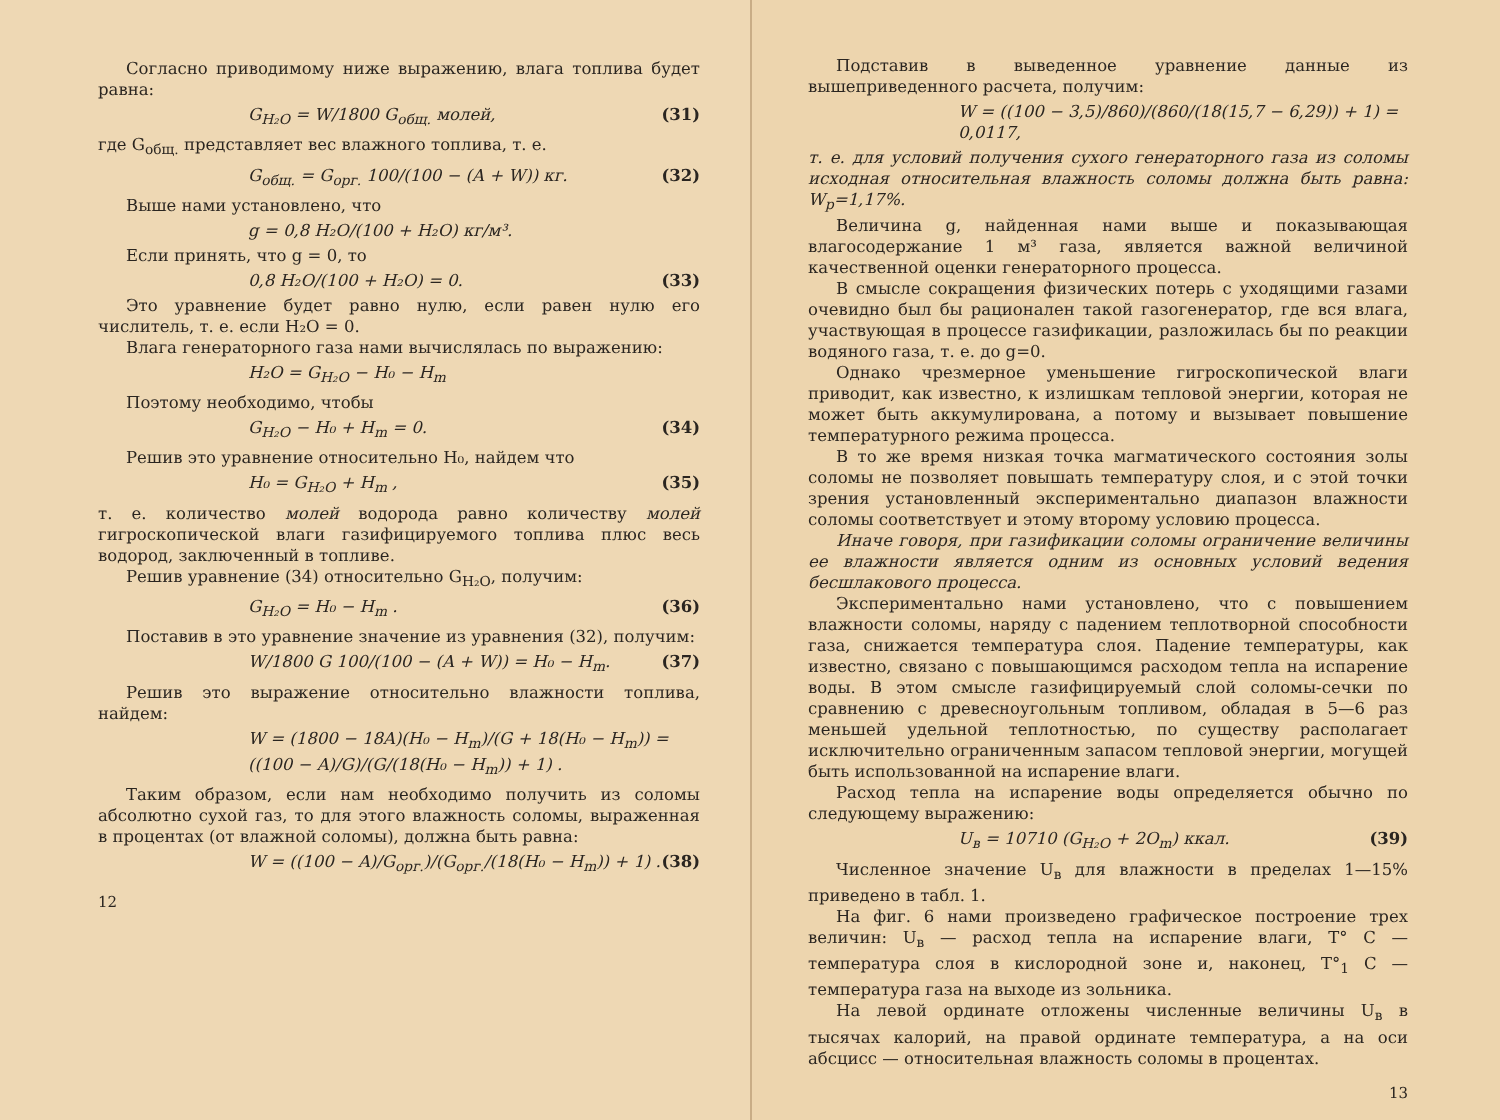Согласно приводимому ниже выражению, влага топлива будет равна:
G<sub>H₂O</sub> = W/1800 G<sub>общ.</sub> молей, (31)
где G<sub>общ.</sub> представляет вес влажного топлива, т. е.
G<sub>общ.</sub> = G<sub>орг.</sub> 100/(100 − (A + W)) кг. (32)
Выше нами установлено, что
g = 0,8 H₂O/(100 + H₂O) кг/м³.
Если принять, что g = 0, то
0,8 H₂O/(100 + H₂O) = 0. (33)
Это уравнение будет равно нулю, если равен нулю его числитель, т. е. если H₂O = 0.
Влага генераторного газа нами вычислялась по выражению:
H₂O = G<sub>H₂O</sub> − H₀ − H<sub>m</sub>
Поэтому необходимо, чтобы
G<sub>H₂O</sub> − H₀ + H<sub>m</sub> = 0. (34)
Решив это уравнение относительно H₀, найдем что
H₀ = G<sub>H₂O</sub> + H<sub>m</sub> , (35)
т. е. количество молей водорода равно количеству молей гигроскопической влаги газифицируемого топлива плюс весь водород, заключенный в топливе.
Решив уравнение (34) относительно G<sub>H₂O</sub>, получим:
G<sub>H₂O</sub> = H₀ − H<sub>m</sub> . (36)
Поставив в это уравнение значение из уравнения (32), получим:
W/1800 G 100/(100 − (A + W)) = H₀ − H<sub>m</sub>. (37)
Решив это выражение относительно влажности топлива, найдем:
W = (1800 − 18A)(H₀ − H<sub>m</sub>)/(G + 18(H₀ − H<sub>m</sub>)) = ((100 − A)/G)/(G/(18(H₀ − H<sub>m</sub>)) + 1) .
Таким образом, если нам необходимо получить из соломы абсолютно сухой газ, то для этого влажность соломы, выраженная в процентах (от влажной соломы), должна быть равна:
W = ((100 − A)/G<sub>орг.</sub>)/(G<sub>орг.</sub>/(18(H₀ − H<sub>m</sub>)) + 1) . (38)
12
Подставив в выведенное уравнение данные из вышеприведенного расчета, получим:
W = ((100 − 3,5)/860)/(860/(18(15,7 − 6,29)) + 1) = 0,0117,
т. е. для условий получения сухого генераторного газа из соломы исходная относительная влажность соломы должна быть равна: W<sub>p</sub>=1,17%.
Величина g, найденная нами выше и показывающая влагосодержание 1 м³ газа, является важной величиной качественной оценки генераторного процесса.
В смысле сокращения физических потерь с уходящими газами очевидно был бы рационален такой газогенератор, где вся влага, участвующая в процессе газификации, разложилась бы по реакции водяного газа, т. е. до g=0.
Однако чрезмерное уменьшение гигроскопической влаги приводит, как известно, к излишкам тепловой энергии, которая не может быть аккумулирована, а потому и вызывает повышение температурного режима процесса.
В то же время низкая точка магматического состояния золы соломы не позволяет повышать температуру слоя, и с этой точки зрения установленный экспериментально диапазон влажности соломы соответствует и этому второму условию процесса.
Иначе говоря, при газификации соломы ограничение величины ее влажности является одним из основных условий ведения бесшлакового процесса.
Экспериментально нами установлено, что с повышением влажности соломы, наряду с падением теплотворной способности газа, снижается температура слоя. Падение температуры, как известно, связано с повышающимся расходом тепла на испарение воды. В этом смысле газифицируемый слой соломы-сечки по сравнению с древесноугольным топливом, обладая в 5—6 раз меньшей удельной теплотностью, по существу располагает исключительно ограниченным запасом тепловой энергии, могущей быть использованной на испарение влаги.
Расход тепла на испарение воды определяется обычно по следующему выражению:
U<sub>в</sub> = 10710 (G<sub>H₂O</sub> + 2O<sub>m</sub>) ккал. (39)
Численное значение U<sub>в</sub> для влажности в пределах 1—15% приведено в табл. 1.
На фиг. 6 нами произведено графическое построение трех величин: U<sub>в</sub> — расход тепла на испарение влаги, T° C — температура слоя в кислородной зоне и, наконец, T°<sub>1</sub> C — температура газа на выходе из зольника.
На левой ординате отложены численные величины U<sub>в</sub> в тысячах калорий, на правой ординате температура, а на оси абсцисс — относительная влажность соломы в процентах.
13